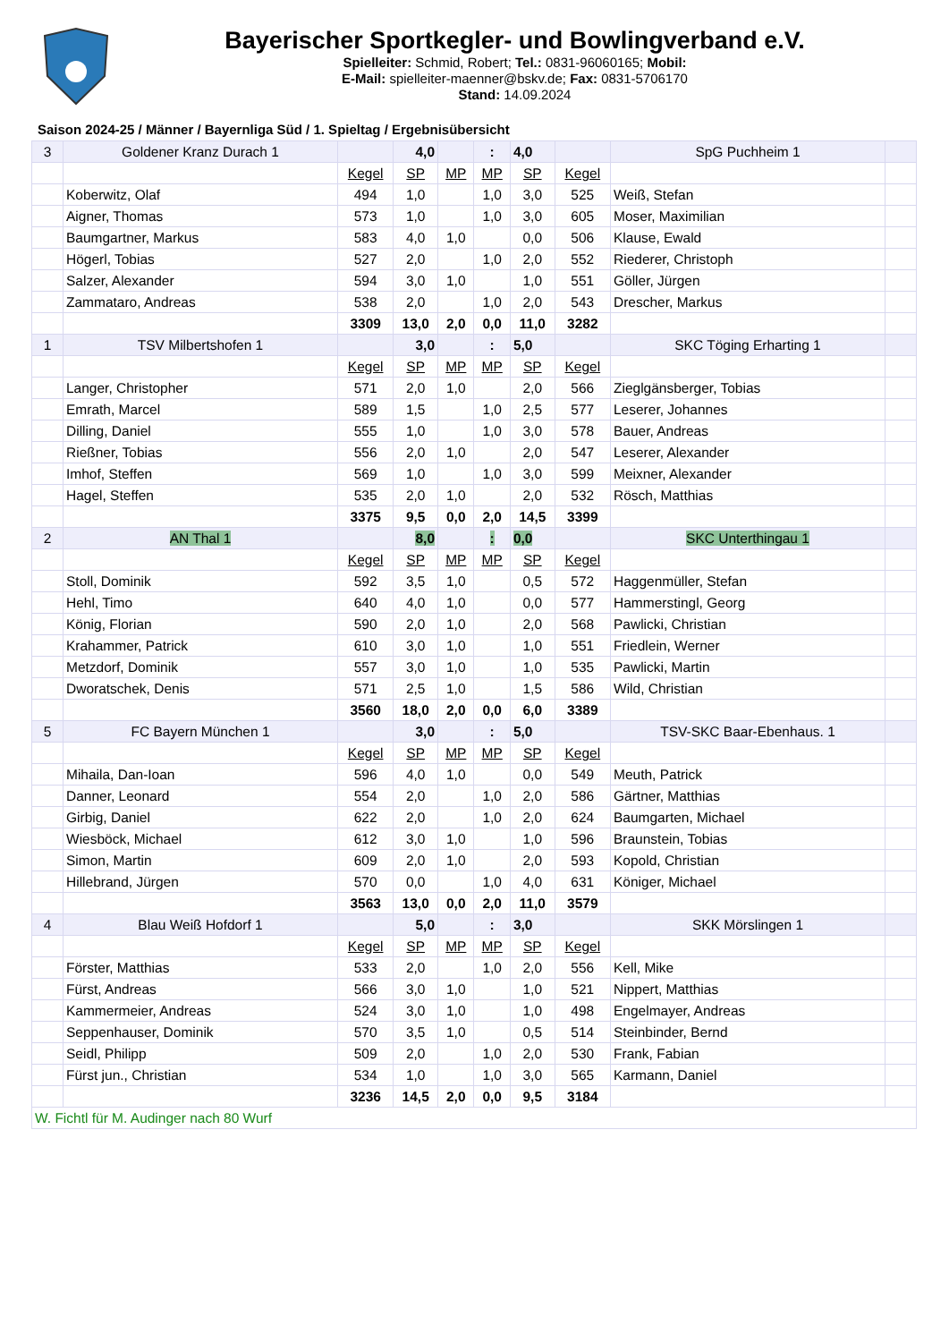Bayerischer Sportkegler- und Bowlingverband e.V.
Spielleiter: Schmid, Robert; Tel.: 0831-96060165; Mobil:
E-Mail: spielleiter-maenner@bskv.de; Fax: 0831-5706170
Stand: 14.09.2024
Saison 2024-25 / Männer / Bayernliga Süd / 1. Spieltag / Ergebnisübersicht
| 3 | Goldener Kranz Durach 1 | | 4,0 | | : | 4,0 | | SpG Puchheim 1 | |
| | | Kegel | SP | MP | MP | SP | Kegel | | |
| | Koberwitz, Olaf | 494 | 1,0 | | 1,0 | 3,0 | 525 | Weiß, Stefan | |
| | Aigner, Thomas | 573 | 1,0 | | 1,0 | 3,0 | 605 | Moser, Maximilian | |
| | Baumgartner, Markus | 583 | 4,0 | 1,0 | | 0,0 | 506 | Klause, Ewald | |
| | Högerl, Tobias | 527 | 2,0 | | 1,0 | 2,0 | 552 | Riederer, Christoph | |
| | Salzer, Alexander | 594 | 3,0 | 1,0 | | 1,0 | 551 | Göller, Jürgen | |
| | Zammataro, Andreas | 538 | 2,0 | | 1,0 | 2,0 | 543 | Drescher, Markus | |
| | | 3309 | 13,0 | 2,0 | 0,0 | 11,0 | 3282 | | |
| 1 | TSV Milbertshofen 1 | | 3,0 | | : | 5,0 | | SKC Töging Erharting 1 | |
| | | Kegel | SP | MP | MP | SP | Kegel | | |
| | Langer, Christopher | 571 | 2,0 | 1,0 | | 2,0 | 566 | Zieglgänsberger, Tobias | |
| | Emrath, Marcel | 589 | 1,5 | | 1,0 | 2,5 | 577 | Leserer, Johannes | |
| | Dilling, Daniel | 555 | 1,0 | | 1,0 | 3,0 | 578 | Bauer, Andreas | |
| | Rießner, Tobias | 556 | 2,0 | 1,0 | | 2,0 | 547 | Leserer, Alexander | |
| | Imhof, Steffen | 569 | 1,0 | | 1,0 | 3,0 | 599 | Meixner, Alexander | |
| | Hagel, Steffen | 535 | 2,0 | 1,0 | | 2,0 | 532 | Rösch, Matthias | |
| | | 3375 | 9,5 | 0,0 | 2,0 | 14,5 | 3399 | | |
| 2 | AN Thal 1 | | 8,0 | | : | 0,0 | | SKC Unterthingau 1 | |
| | | Kegel | SP | MP | MP | SP | Kegel | | |
| | Stoll, Dominik | 592 | 3,5 | 1,0 | | 0,5 | 572 | Haggenmüller, Stefan | |
| | Hehl, Timo | 640 | 4,0 | 1,0 | | 0,0 | 577 | Hammerstingl, Georg | |
| | König, Florian | 590 | 2,0 | 1,0 | | 2,0 | 568 | Pawlicki, Christian | |
| | Krahammer, Patrick | 610 | 3,0 | 1,0 | | 1,0 | 551 | Friedlein, Werner | |
| | Metzdorf, Dominik | 557 | 3,0 | 1,0 | | 1,0 | 535 | Pawlicki, Martin | |
| | Dworatschek, Denis | 571 | 2,5 | 1,0 | | 1,5 | 586 | Wild, Christian | |
| | | 3560 | 18,0 | 2,0 | 0,0 | 6,0 | 3389 | | |
| 5 | FC Bayern München 1 | | 3,0 | | : | 5,0 | | TSV-SKC Baar-Ebenhaus. 1 | |
| | | Kegel | SP | MP | MP | SP | Kegel | | |
| | Mihaila, Dan-Ioan | 596 | 4,0 | 1,0 | | 0,0 | 549 | Meuth, Patrick | |
| | Danner, Leonard | 554 | 2,0 | | 1,0 | 2,0 | 586 | Gärtner, Matthias | |
| | Girbig, Daniel | 622 | 2,0 | | 1,0 | 2,0 | 624 | Baumgarten, Michael | |
| | Wiesböck, Michael | 612 | 3,0 | 1,0 | | 1,0 | 596 | Braunstein, Tobias | |
| | Simon, Martin | 609 | 2,0 | 1,0 | | 2,0 | 593 | Kopold, Christian | |
| | Hillebrand, Jürgen | 570 | 0,0 | | 1,0 | 4,0 | 631 | Königer, Michael | |
| | | 3563 | 13,0 | 0,0 | 2,0 | 11,0 | 3579 | | |
| 4 | Blau Weiß Hofdorf 1 | | 5,0 | | : | 3,0 | | SKK Mörslingen 1 | |
| | | Kegel | SP | MP | MP | SP | Kegel | | |
| | Förster, Matthias | 533 | 2,0 | | 1,0 | 2,0 | 556 | Kell, Mike | |
| | Fürst, Andreas | 566 | 3,0 | 1,0 | | 1,0 | 521 | Nippert, Matthias | |
| | Kammermeier, Andreas | 524 | 3,0 | 1,0 | | 1,0 | 498 | Engelmayer, Andreas | |
| | Seppenhauser, Dominik | 570 | 3,5 | 1,0 | | 0,5 | 514 | Steinbinder, Bernd | |
| | Seidl, Philipp | 509 | 2,0 | | 1,0 | 2,0 | 530 | Frank, Fabian | |
| | Fürst jun., Christian | 534 | 1,0 | | 1,0 | 3,0 | 565 | Karmann, Daniel | |
| | | 3236 | 14,5 | 2,0 | 0,0 | 9,5 | 3184 | | |
| W. Fichtl für M. Audinger nach 80 Wurf | | | | | | | | | |